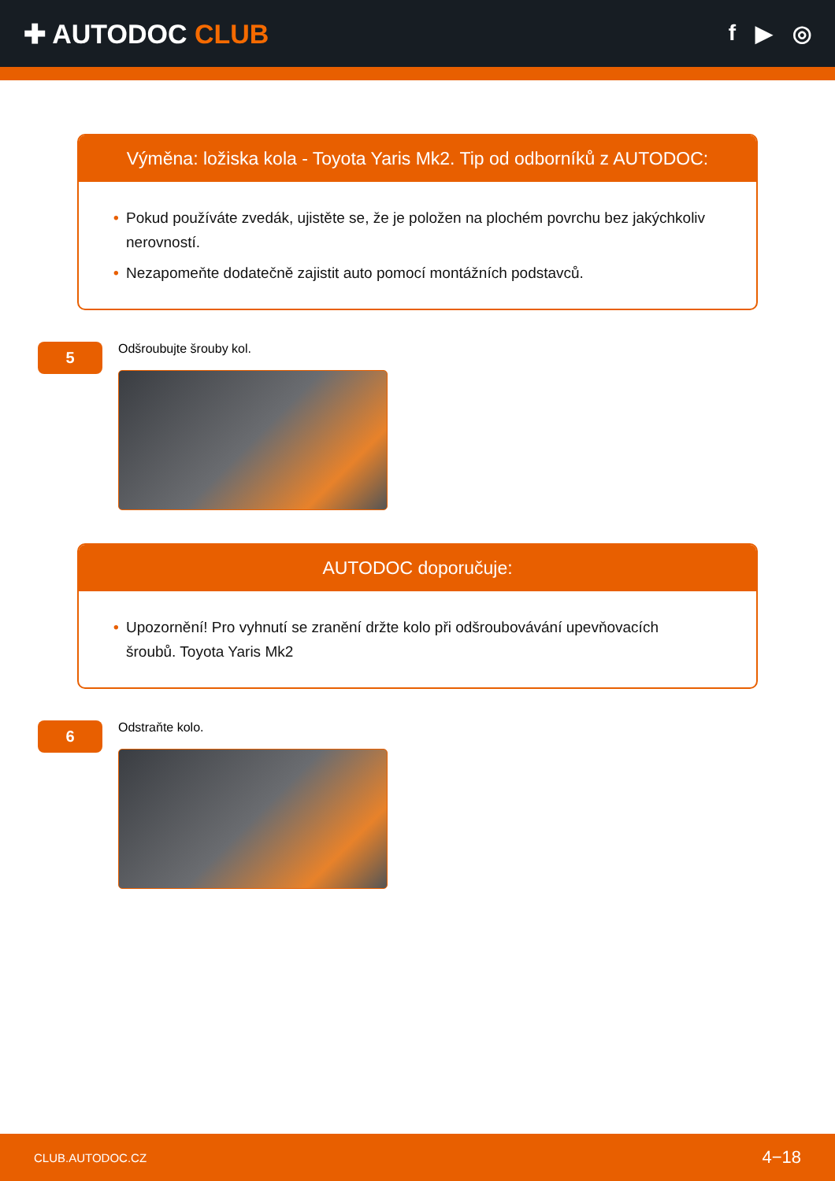✚ AUTODOC CLUB
f ▶ ◎
Výměna: ložiska kola - Toyota Yaris Mk2. Tip od odborníků z AUTODOC:
• Pokud používáte zvedák, ujistěte se, že je položen na plochém povrchu bez jakýchkoliv nerovností.
• Nezapomeňte dodatečně zajistit auto pomocí montážních podstavců.
5
Odšroubujte šrouby kol.
AUTODOC doporučuje:
• Upozornění! Pro vyhnutí se zranění držte kolo při odšroubovávání upevňovacích šroubů. Toyota Yaris Mk2
6
Odstraňte kolo.
CLUB.AUTODOC.CZ 4−18